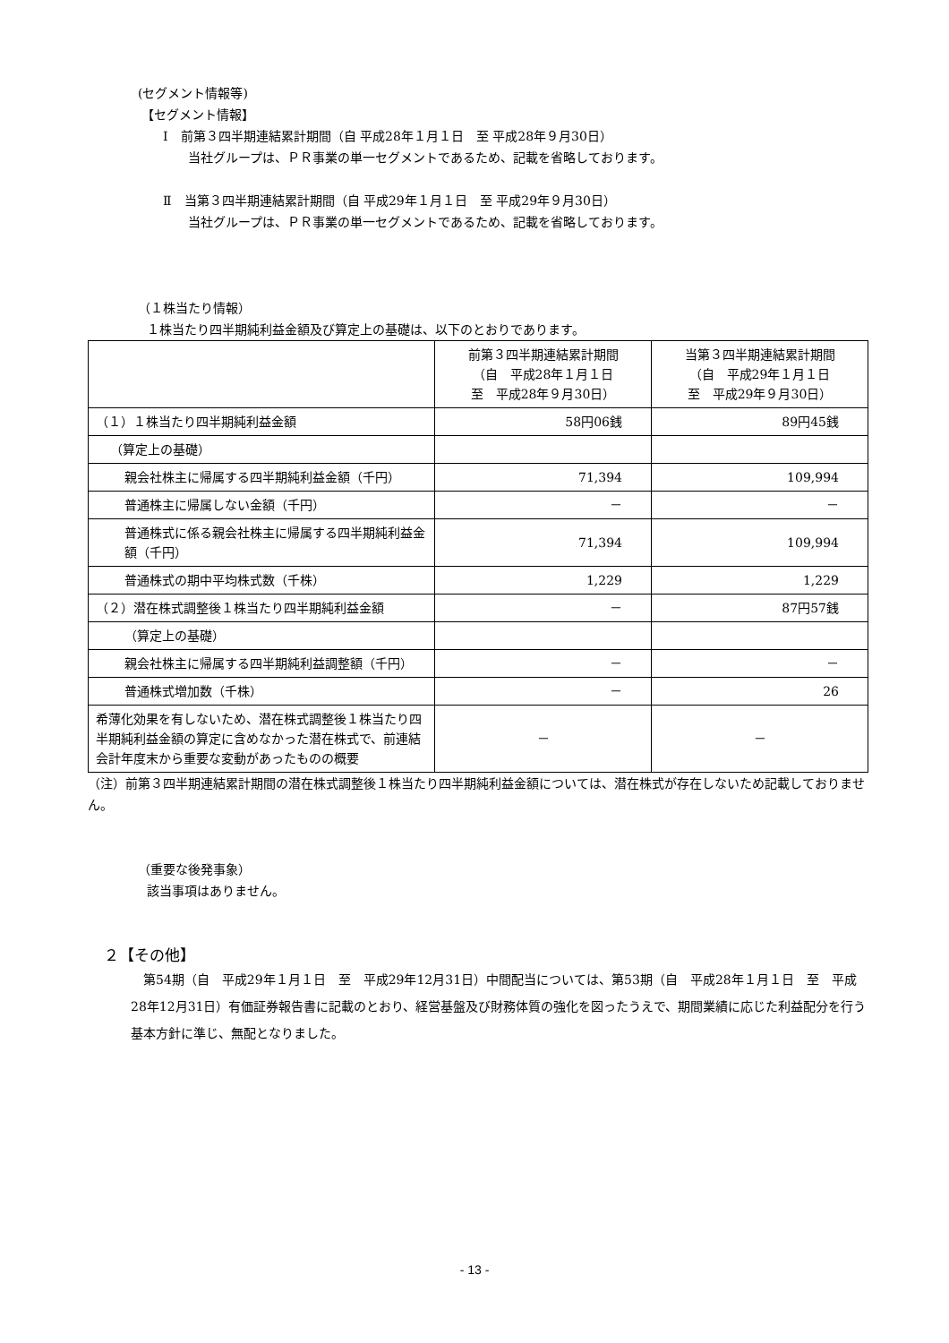(セグメント情報等)
【セグメント情報】
Ⅰ　前第３四半期連結累計期間（自 平成28年１月１日　至 平成28年９月30日）
当社グループは、ＰＲ事業の単一セグメントであるため、記載を省略しております。
Ⅱ　当第３四半期連結累計期間（自 平成29年１月１日　至 平成29年９月30日）
当社グループは、ＰＲ事業の単一セグメントであるため、記載を省略しております。
（１株当たり情報）
１株当たり四半期純利益金額及び算定上の基礎は、以下のとおりであります。
| | 前第３四半期連結累計期間 （自 平成28年１月１日 至 平成28年９月30日） | 当第３四半期連結累計期間 （自 平成29年１月１日 至 平成29年９月30日） |
| --- | --- | --- |
| （１）１株当たり四半期純利益金額 | 58円06銭 | 89円45銭 |
| （算定上の基礎） | | |
| 親会社株主に帰属する四半期純利益金額（千円） | 71,394 | 109,994 |
| 普通株主に帰属しない金額（千円） | － | － |
| 普通株式に係る親会社株主に帰属する四半期純利益金額（千円） | 71,394 | 109,994 |
| 普通株式の期中平均株式数（千株） | 1,229 | 1,229 |
| （２）潜在株式調整後１株当たり四半期純利益金額 | － | 87円57銭 |
| （算定上の基礎） | | |
| 親会社株主に帰属する四半期純利益調整額（千円） | － | － |
| 普通株式増加数（千株） | － | 26 |
| 希薄化効果を有しないため、潜在株式調整後１株当たり四半期純利益金額の算定に含めなかった潜在株式で、前連結会計年度末から重要な変動があったものの概要 | － | － |
（注）前第３四半期連結累計期間の潜在株式調整後１株当たり四半期純利益金額については、潜在株式が存在しないため記載しておりません。
（重要な後発事象）
該当事項はありません。
２【その他】
　第54期（自　平成29年１月１日　至　平成29年12月31日）中間配当については、第53期（自　平成28年１月１日　至　平成28年12月31日）有価証券報告書に記載のとおり、経営基盤及び財務体質の強化を図ったうえで、期間業績に応じた利益配分を行う基本方針に準じ、無配となりました。
- 13 -